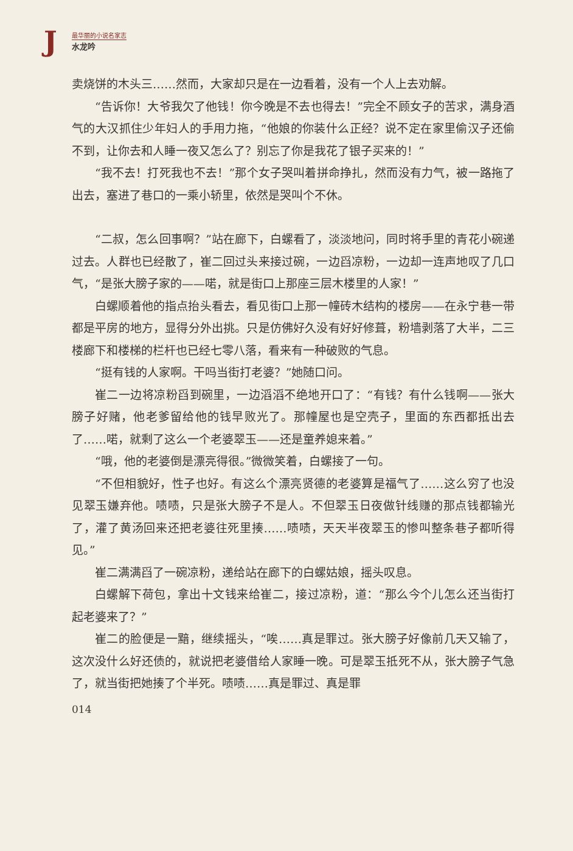J
最华丽的小说名家志
水龙吟
卖烧饼的木头三……然而，大家却只是在一边看着，没有一个人上去劝解。
“告诉你！大爷我欠了他钱！你今晚是不去也得去！”完全不顾女子的苦求，满身酒气的大汉抓住少年妇人的手用力拖，“他娘的你装什么正经？说不定在家里偷汉子还偷不到，让你去和人睡一夜又怎么了？别忘了你是我花了银子买来的！”
“我不去！打死我也不去！”那个女子哭叫着拼命挣扎，然而没有力气，被一路拖了出去，塞进了巷口的一乘小轿里，依然是哭叫个不休。
“二叔，怎么回事啊？”站在廊下，白螺看了，淡淡地问，同时将手里的青花小碗递过去。人群也已经散了，崔二回过头来接过碗，一边舀凉粉，一边却一连声地叹了几口气，“是张大膀子家的——喏，就是街口上那座三层木楼里的人家！”
白螺顺着他的指点抬头看去，看见街口上那一幢砖木结构的楼房——在永宁巷一带都是平房的地方，显得分外出挑。只是仿佛好久没有好好修葺，粉墙剥落了大半，二三楼廊下和楼梯的栏杆也已经七零八落，看来有一种破败的气息。
“挺有钱的人家啊。干吗当街打老婆？”她随口问。
崔二一边将凉粉舀到碗里，一边滔滔不绝地开口了：“有钱？有什么钱啊——张大膀子好赌，他老爹留给他的钱早败光了。那幢屋也是空壳子，里面的东西都抵出去了……喏，就剩了这么一个老婆翠玉——还是童养媳来着。”
“哦，他的老婆倒是漂亮得很。”微微笑着，白螺接了一句。
“不但相貌好，性子也好。有这么个漂亮贤德的老婆算是福气了……这么穷了也没见翠玉嫌弃他。啧啧，只是张大膀子不是人。不但翠玉日夜做针线赚的那点钱都输光了，灌了黄汤回来还把老婆往死里揍……啧啧，天天半夜翠玉的惨叫整条巷子都听得见。”
崔二满满舀了一碗凉粉，递给站在廊下的白螺姑娘，摇头叹息。
白螺解下荷包，拿出十文钱来给崔二，接过凉粉，道：“那么今个儿怎么还当街打起老婆来了？”
崔二的脸便是一黯，继续摇头，“唉……真是罪过。张大膀子好像前几天又输了，这次没什么好还债的，就说把老婆借给人家睡一晚。可是翠玉抵死不从，张大膀子气急了，就当街把她揍了个半死。啧啧……真是罪过、真是罪
014